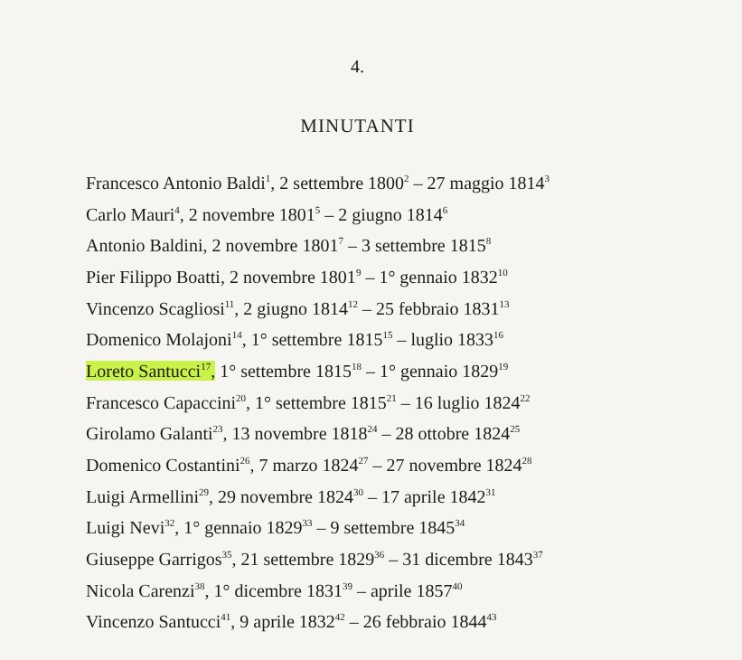4.
MINUTANTI
Francesco Antonio Baldi<sup>1</sup>, 2 settembre 1800<sup>2</sup> – 27 maggio 1814<sup>3</sup>
Carlo Mauri<sup>4</sup>, 2 novembre 1801<sup>5</sup> – 2 giugno 1814<sup>6</sup>
Antonio Baldini, 2 novembre 1801<sup>7</sup> – 3 settembre 1815<sup>8</sup>
Pier Filippo Boatti, 2 novembre 1801<sup>9</sup> – 1° gennaio 1832<sup>10</sup>
Vincenzo Scagliosi<sup>11</sup>, 2 giugno 1814<sup>12</sup> – 25 febbraio 1831<sup>13</sup>
Domenico Molajoni<sup>14</sup>, 1° settembre 1815<sup>15</sup> – luglio 1833<sup>16</sup>
Loreto Santucci<sup>17</sup>, 1° settembre 1815<sup>18</sup> – 1° gennaio 1829<sup>19</sup>
Francesco Capaccini<sup>20</sup>, 1° settembre 1815<sup>21</sup> – 16 luglio 1824<sup>22</sup>
Girolamo Galanti<sup>23</sup>, 13 novembre 1818<sup>24</sup> – 28 ottobre 1824<sup>25</sup>
Domenico Costantini<sup>26</sup>, 7 marzo 1824<sup>27</sup> – 27 novembre 1824<sup>28</sup>
Luigi Armellini<sup>29</sup>, 29 novembre 1824<sup>30</sup> – 17 aprile 1842<sup>31</sup>
Luigi Nevi<sup>32</sup>, 1° gennaio 1829<sup>33</sup> – 9 settembre 1845<sup>34</sup>
Giuseppe Garrigos<sup>35</sup>, 21 settembre 1829<sup>36</sup> – 31 dicembre 1843<sup>37</sup>
Nicola Carenzi<sup>38</sup>, 1° dicembre 1831<sup>39</sup> – aprile 1857<sup>40</sup>
Vincenzo Santucci<sup>41</sup>, 9 aprile 1832<sup>42</sup> – 26 febbraio 1844<sup>43</sup>